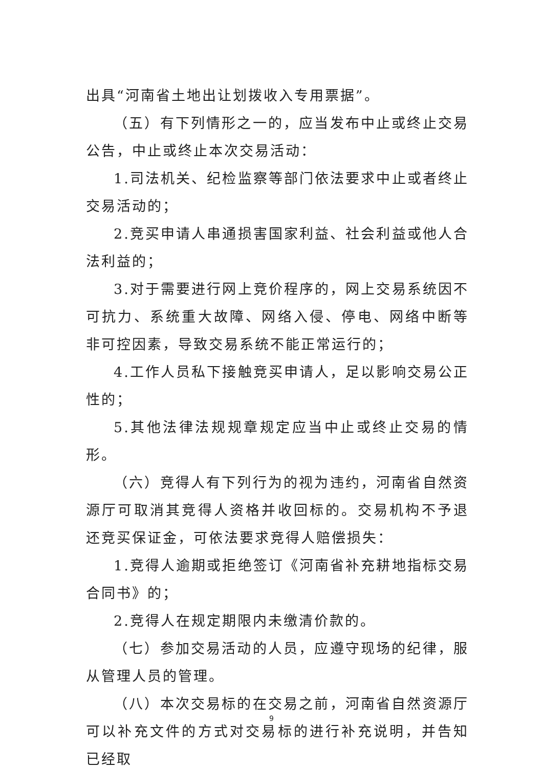出具“河南省土地出让划拨收入专用票据”。
（五）有下列情形之一的，应当发布中止或终止交易公告，中止或终止本次交易活动：
1.司法机关、纪检监察等部门依法要求中止或者终止交易活动的；
2.竞买申请人串通损害国家利益、社会利益或他人合法利益的；
3.对于需要进行网上竞价程序的，网上交易系统因不可抗力、系统重大故障、网络入侵、停电、网络中断等非可控因素，导致交易系统不能正常运行的；
4.工作人员私下接触竞买申请人，足以影响交易公正性的；
5.其他法律法规规章规定应当中止或终止交易的情形。
（六）竞得人有下列行为的视为违约，河南省自然资源厅可取消其竞得人资格并收回标的。交易机构不予退还竞买保证金，可依法要求竞得人赔偿损失：
1.竞得人逾期或拒绝签订《河南省补充耕地指标交易合同书》的；
2.竞得人在规定期限内未缴清价款的。
（七）参加交易活动的人员，应遵守现场的纪律，服从管理人员的管理。
（八）本次交易标的在交易之前，河南省自然资源厅可以补充文件的方式对交易标的进行补充说明，并告知已经取
9